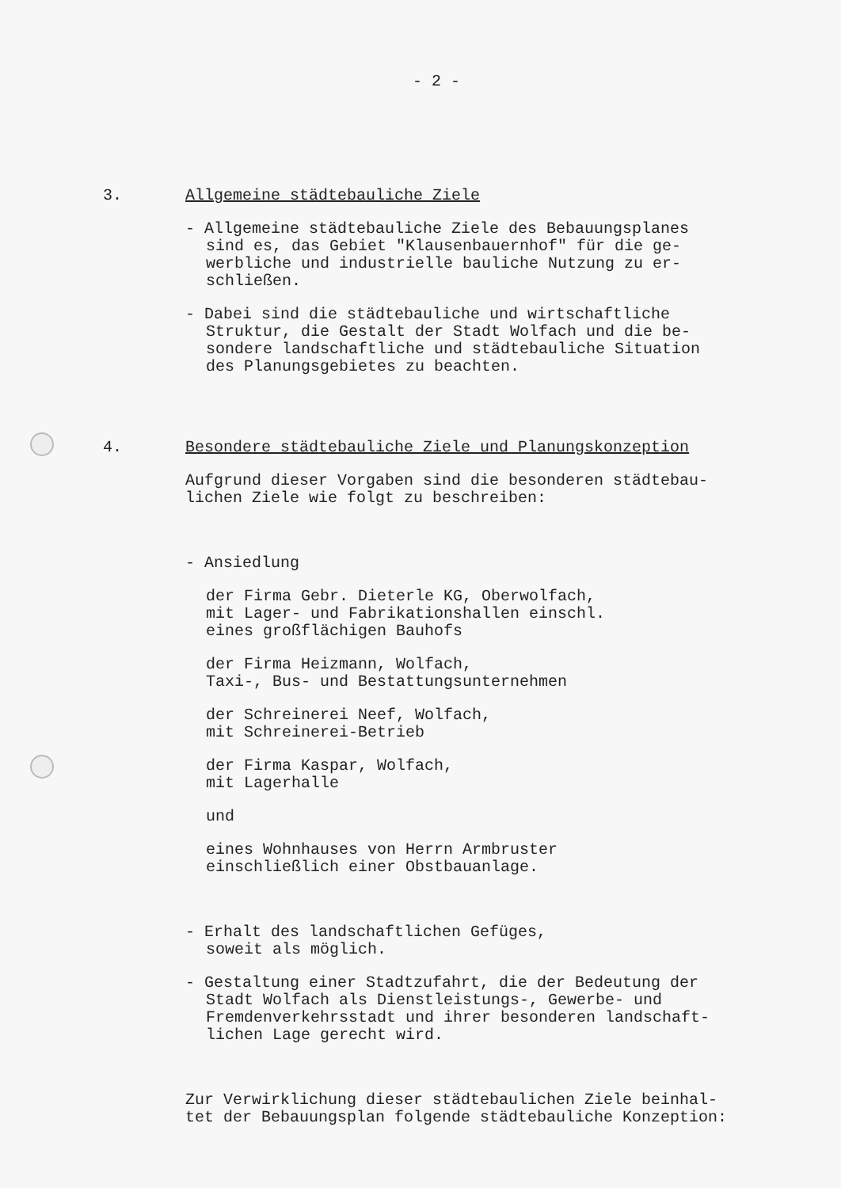- 2 -
3. Allgemeine städtebauliche Ziele
- Allgemeine städtebauliche Ziele des Bebauungsplanes
sind es, das Gebiet "Klausenbauernhof" für die ge-
werbliche und industrielle bauliche Nutzung zu er-
schließen.
- Dabei sind die städtebauliche und wirtschaftliche
Struktur, die Gestalt der Stadt Wolfach und die be-
sondere landschaftliche und städtebauliche Situation
des Planungsgebietes zu beachten.
4. Besondere städtebauliche Ziele und Planungskonzeption
Aufgrund dieser Vorgaben sind die besonderen städtebau-
lichen Ziele wie folgt zu beschreiben:
- Ansiedlung
der Firma Gebr. Dieterle KG, Oberwolfach,
mit Lager- und Fabrikationshallen einschl.
eines großflächigen Bauhofs
der Firma Heizmann, Wolfach,
Taxi-, Bus- und Bestattungsunternehmen
der Schreinerei Neef, Wolfach,
mit Schreinerei-Betrieb
der Firma Kaspar, Wolfach,
mit Lagerhalle
und
eines Wohnhauses von Herrn Armbruster
einschließlich einer Obstbauanlage.
- Erhalt des landschaftlichen Gefüges,
soweit als möglich.
- Gestaltung einer Stadtzufahrt, die der Bedeutung der
Stadt Wolfach als Dienstleistungs-, Gewerbe- und
Fremdenverkehrsstadt und ihrer besonderen landschaft-
lichen Lage gerecht wird.
Zur Verwirklichung dieser städtebaulichen Ziele beinhal-
tet der Bebauungsplan folgende städtebauliche Konzeption: